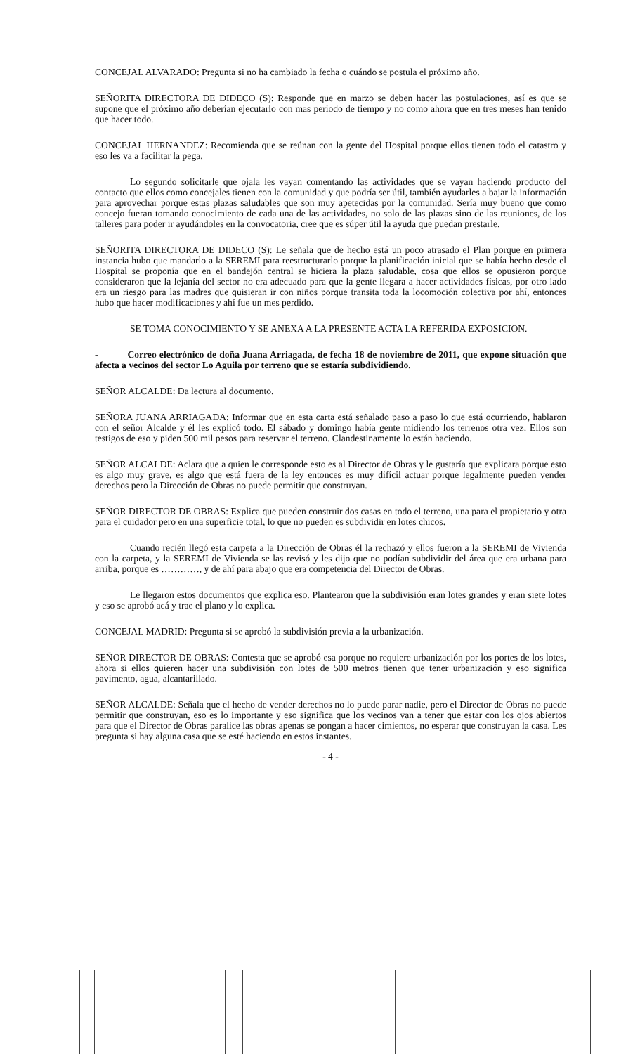CONCEJAL ALVARADO: Pregunta si no ha cambiado la fecha o cuándo se postula el próximo año.
SEÑORITA DIRECTORA DE DIDECO (S): Responde que en marzo se deben hacer las postulaciones, así es que se supone que el próximo año deberían ejecutarlo con mas periodo de tiempo y no como ahora que en tres meses han tenido que hacer todo.
CONCEJAL HERNANDEZ: Recomienda que se reúnan con la gente del Hospital porque ellos tienen todo el catastro y eso les va a facilitar la pega.
Lo segundo solicitarle que ojala les vayan comentando las actividades que se vayan haciendo producto del contacto que ellos como concejales tienen con la comunidad y que podría ser útil, también ayudarles a bajar la información para aprovechar porque estas plazas saludables que son muy apetecidas por la comunidad. Sería muy bueno que como concejo fueran tomando conocimiento de cada una de las actividades, no solo de las plazas sino de las reuniones, de los talleres para poder ir ayudándoles en la convocatoria, cree que es súper útil la ayuda que puedan prestarle.
SEÑORITA DIRECTORA DE DIDECO (S): Le señala que de hecho está un poco atrasado el Plan porque en primera instancia hubo que mandarlo a la SEREMI para reestructurarlo porque la planificación inicial que se había hecho desde el Hospital se proponía que en el bandejón central se hiciera la plaza saludable, cosa que ellos se opusieron porque consideraron que la lejanía del sector no era adecuado para que la gente llegara a hacer actividades físicas, por otro lado era un riesgo para las madres que quisieran ir con niños porque transita toda la locomoción colectiva por ahí, entonces hubo que hacer modificaciones y ahí fue un mes perdido.
SE TOMA CONOCIMIENTO Y SE ANEXA A LA PRESENTE ACTA LA REFERIDA EXPOSICION.
- Correo electrónico de doña Juana Arriagada, de fecha 18 de noviembre de 2011, que expone situación que afecta a vecinos del sector Lo Aguila por terreno que se estaría subdividiendo.
SEÑOR ALCALDE: Da lectura al documento.
SEÑORA JUANA ARRIAGADA: Informar que en esta carta está señalado paso a paso lo que está ocurriendo, hablaron con el señor Alcalde y él les explicó todo. El sábado y domingo había gente midiendo los terrenos otra vez. Ellos son testigos de eso y piden 500 mil pesos para reservar el terreno. Clandestinamente lo están haciendo.
SEÑOR ALCALDE: Aclara que a quien le corresponde esto es al Director de Obras y le gustaría que explicara porque esto es algo muy grave, es algo que está fuera de la ley entonces es muy difícil actuar porque legalmente pueden vender derechos pero la Dirección de Obras no puede permitir que construyan.
SEÑOR DIRECTOR DE OBRAS: Explica que pueden construir dos casas en todo el terreno, una para el propietario y otra para el cuidador pero en una superficie total, lo que no pueden es subdividir en lotes chicos.
Cuando recién llegó esta carpeta a la Dirección de Obras él la rechazó y ellos fueron a la SEREMI de Vivienda con la carpeta, y la SEREMI de Vivienda se las revisó y les dijo que no podían subdividir del área que era urbana para arriba, porque es …………, y de ahí para abajo que era competencia del Director de Obras.
Le llegaron estos documentos que explica eso. Plantearon que la subdivisión eran lotes grandes y eran siete lotes y eso se aprobó acá y trae el plano y lo explica.
CONCEJAL MADRID: Pregunta si se aprobó la subdivisión previa a la urbanización.
SEÑOR DIRECTOR DE OBRAS: Contesta que se aprobó esa porque no requiere urbanización por los portes de los lotes, ahora si ellos quieren hacer una subdivisión con lotes de 500 metros tienen que tener urbanización y eso significa pavimento, agua, alcantarillado.
SEÑOR ALCALDE: Señala que el hecho de vender derechos no lo puede parar nadie, pero el Director de Obras no puede permitir que construyan, eso es lo importante y eso significa que los vecinos van a tener que estar con los ojos abiertos para que el Director de Obras paralice las obras apenas se pongan a hacer cimientos, no esperar que construyan la casa. Les pregunta si hay alguna casa que se esté haciendo en estos instantes.
- 4 -